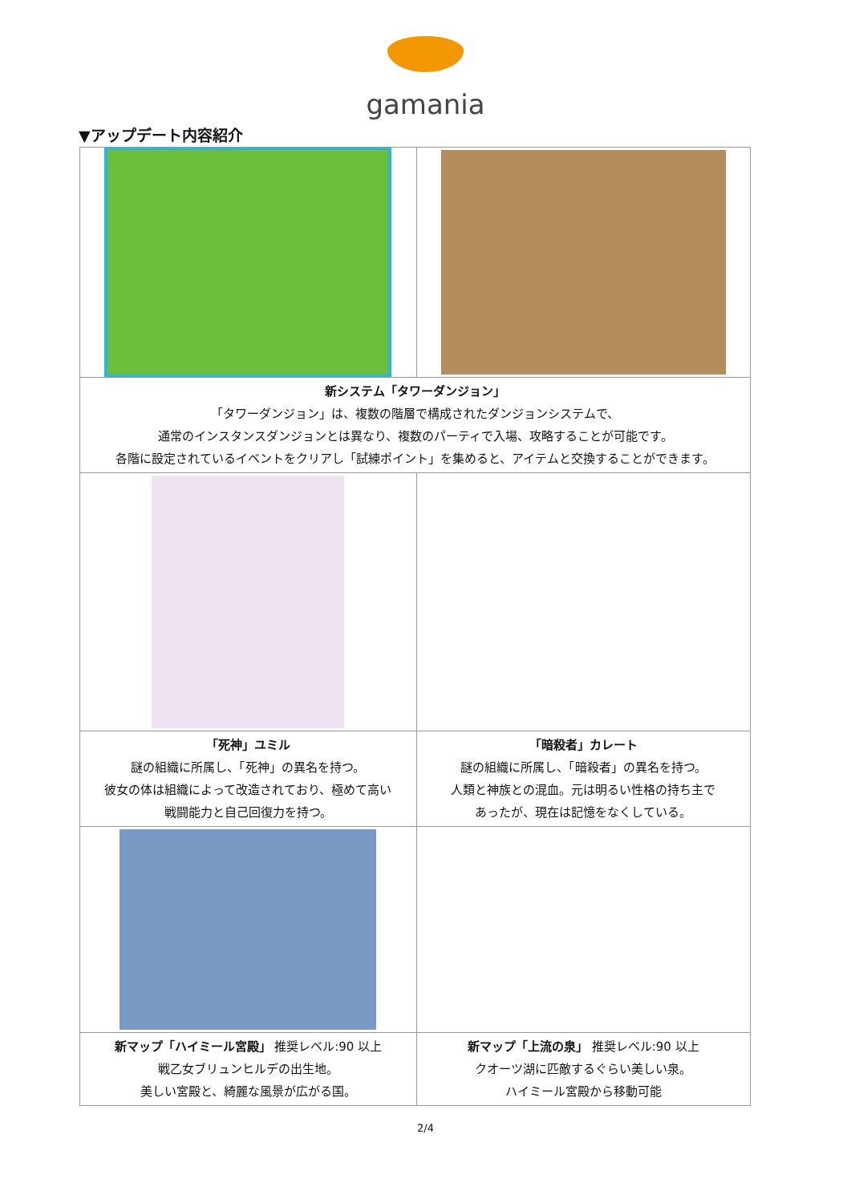gamania
▼アップデート内容紹介
| 新システム「タワーダンジョン」 「タワーダンジョン」は、複数の階層で構成されたダンジョンシステムで、 通常のインスタンスダンジョンとは異なり、複数のパーティで入場、攻略することが可能です。 各階に設定されているイベントをクリアし「試練ポイント」を集めると、アイテムと交換することができます。 | |
| 「死神」ユミル 謎の組織に所属し、「死神」の異名を持つ。 彼女の体は組織によって改造されており、極めて高い 戦闘能力と自己回復力を持つ。 | 「暗殺者」カレート 謎の組織に所属し、「暗殺者」の異名を持つ。 人類と神族との混血。元は明るい性格の持ち主で あったが、現在は記憶をなくしている。 |
| 新マップ「ハイミール宮殿」 推奨レベル:90 以上 戦乙女ブリュンヒルデの出生地。 美しい宮殿と、綺麗な風景が広がる国。 | 新マップ「上流の泉」 推奨レベル:90 以上 クオーツ湖に匹敵するぐらい美しい泉。 ハイミール宮殿から移動可能 |
2/4